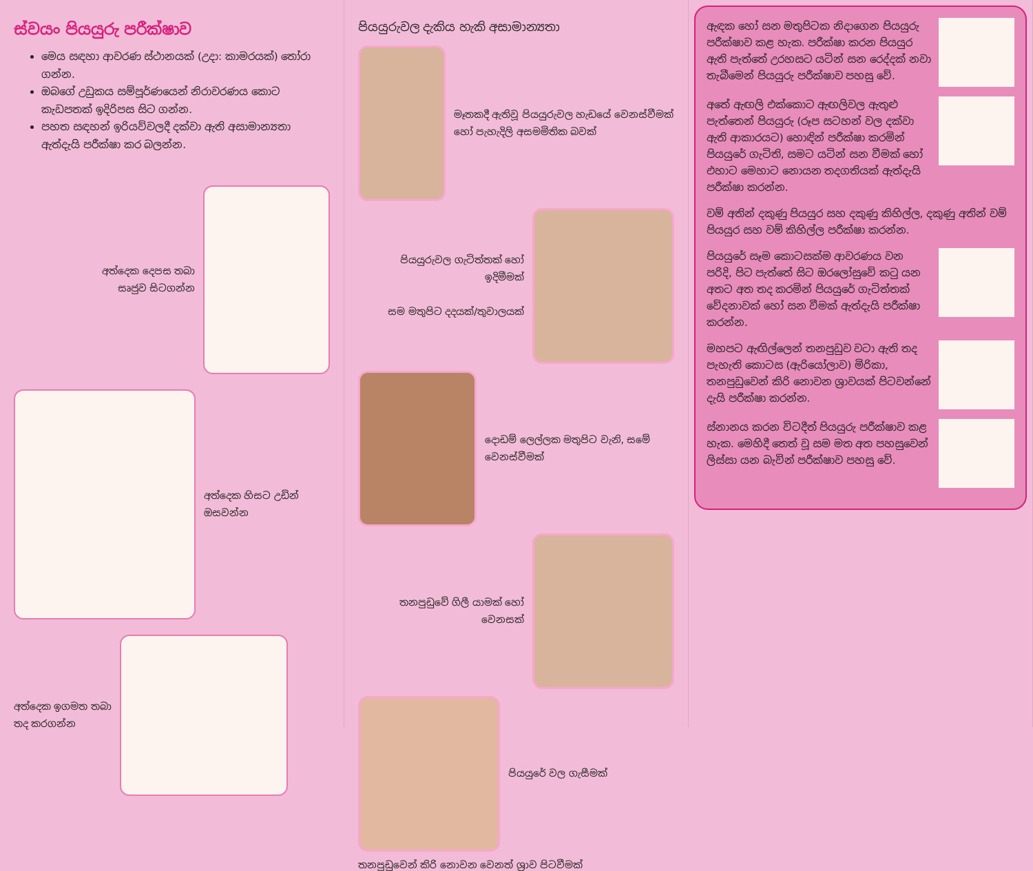ස්වයං පියයුරු පරීක්ෂාව
මෙය සඳහා ආවරණ ස්ථානයක් (උදා: කාමරයක්) තෝරා ගන්න.
ඔබගේ උඩුකය සම්පූර්ණයෙන් නිරාවරණය කොට කැඩපතක් ඉදිරිපස සිට ගන්න.
පහත සඳහන් ඉරියව්වලදී දක්වා ඇති අසාමාන්‍යතා ඇත්දැයි පරීක්ෂා කර බලන්න.
අත්දෙක දෙපස තබා
සෘජුව සිටගන්න
අත්දෙක හිසට උඩින්
ඔසවන්න
අත්දෙක ඉගමත තබා
තද කරගන්න
පියයුරුවල දැකිය හැකි අසාමාන්‍යතා
මෑතකදී ඇතිවූ පියයුරුවල හැඩයේ වෙනස්වීමක් හෝ පැහැදිලි අසමමිතික බවක්
පියයුරුවල ගැටිත්තක් හෝ ඉදිමීමක්
සම මතුපිට දදයක්/තුවාලයක්
දොඩම් ලෙල්ලක මතුපිට වැනි, සමේ වෙනස්වීමක්
තනපුඩුවේ ගිලී යාමක් හෝ වෙනසක්
පියයුරේ වල ගැසීමක්
තනපුඩුවෙන් කිරි නොවන වෙනත් ශ්‍රාව පිටවීමක්
ඇඳක හෝ සන මතුපිටක නිදාගෙන පියයුරු පරීක්ෂාව කළ හැක. පරීක්ෂා කරන පියයුර ඇති පැත්තේ උරහසට යටින් සන රෙද්දක් නවා තැබීමෙන් පියයුරු පරීක්ෂාව පහසු වේ.
අතේ ඇඟලි එක්කොට ඇඟලිවල ඇතුළු පැත්තෙන් පියයුරු (රූප සටහන් වල දක්වා ඇති ආකාරයට) හොඳින් පරීක්ෂා කරමින් පියයුරේ ගැටිති, සමට යටින් සන වීමක් හෝ එහාට මෙහාට නොයන තදගතියක් ඇත්දැයි පරීක්ෂා කරන්න.
වම් අතින් දකුණු පියයුර සහ දකුණු කිහිල්ල, දකුණු අතින් වම් පියයුර සහ වම් කිහිල්ල පරීක්ෂා කරන්න.
පියයුරේ සෑම කොටසක්ම ආවරණය වන පරිදි, පිට පැත්තේ සිට ඔරලෝසුවේ කටු යන අතට අත තද කරමින් පියයුරේ ගැටිත්තක් වේදනාවක් හෝ සන වීමක් ඇත්දැයි පරීක්ෂා කරන්න.
මහපට ඇඟිල්ලෙන් තනපුඩුව වටා ඇති තද පැහැති කොටස (ඇරියෝලාව) මිරිකා, තනපුඩුවෙන් කිරි නොවන ශ්‍රාවයක් පිටවන්නේ දැයි පරීක්ෂා කරන්න.
ස්නානය කරන විටදීත් පියයුරු පරීක්ෂාව කළ හැක. මෙහිදී තෙත් වූ සම මත අත පහසුවෙන් ලිස්සා යන බැවින් පරීක්ෂාව පහසු වේ.